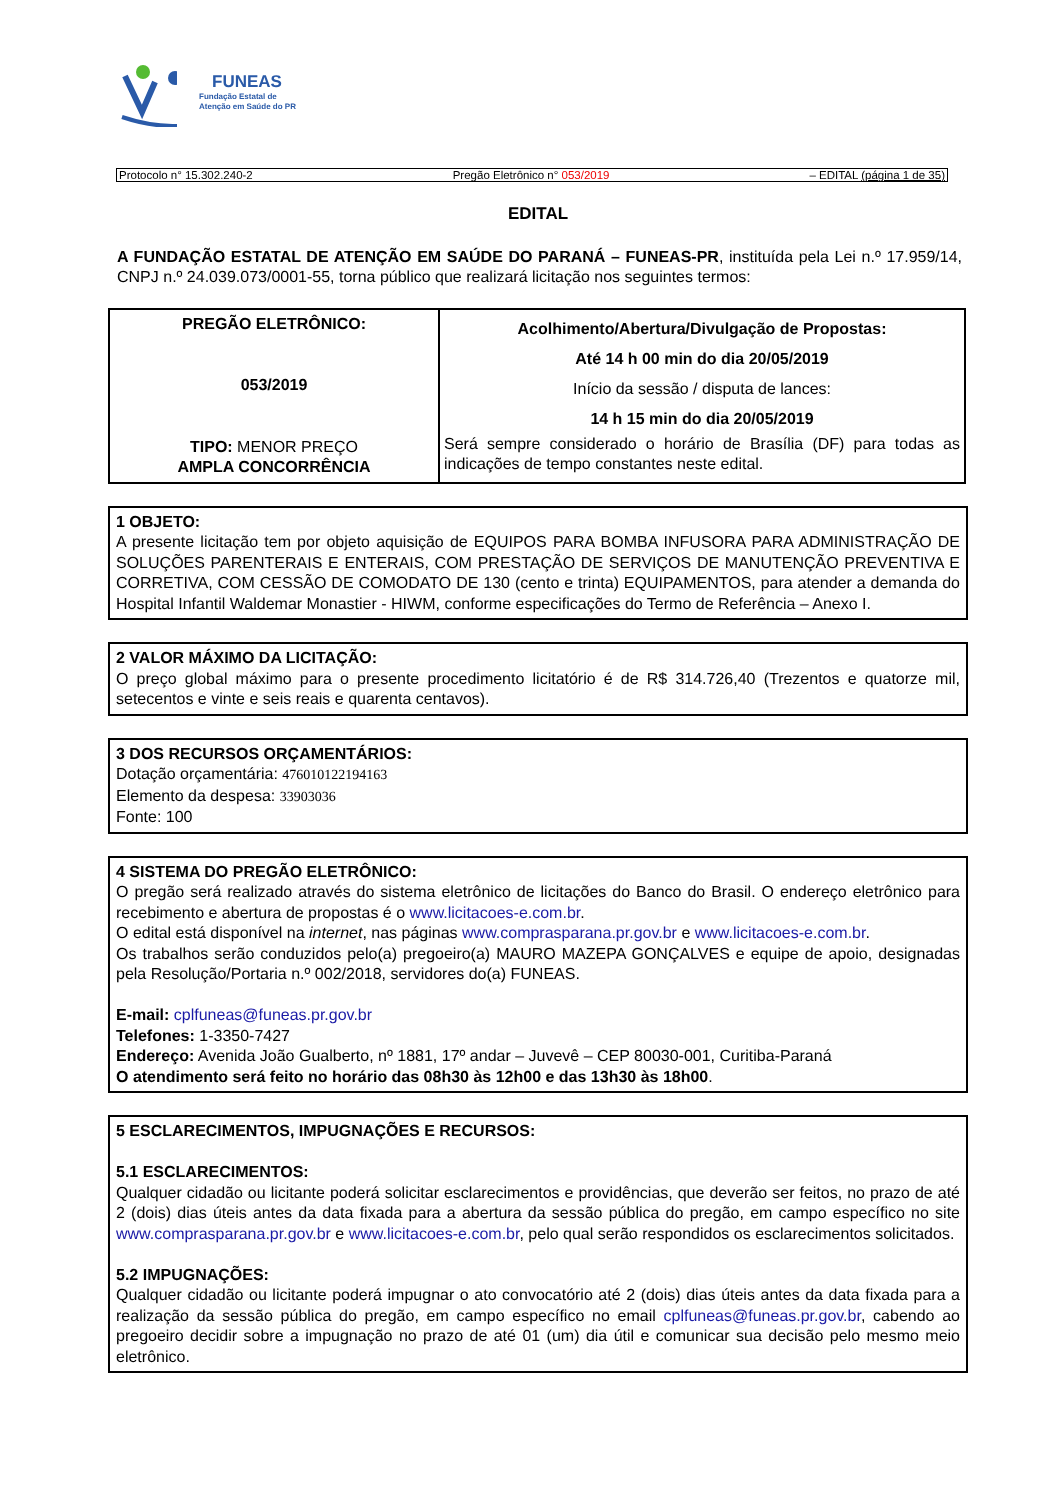FUNEAS
Fundação Estatal de
Atenção em Saúde do PR
Protocolo n° 15.302.240-2 Pregão Eletrônico n° 053/2019 – EDITAL (página 1 de 35)
EDITAL
A FUNDAÇÃO ESTATAL DE ATENÇÃO EM SAÚDE DO PARANÁ – FUNEAS-PR, instituída pela Lei n.º 17.959/14, CNPJ n.º 24.039.073/0001-55, torna público que realizará licitação nos seguintes termos:
| PREGÃO ELETRÔNICO: 053/2019 TIPO: MENOR PREÇO AMPLA CONCORRÊNCIA | Acolhimento/Abertura/Divulgação de Propostas: Até 14 h 00 min do dia 20/05/2019 Início da sessão / disputa de lances: 14 h 15 min do dia 20/05/2019 Será sempre considerado o horário de Brasília (DF) para todas as indicações de tempo constantes neste edital. |
1 OBJETO:
A presente licitação tem por objeto aquisição de EQUIPOS PARA BOMBA INFUSORA PARA ADMINISTRAÇÃO DE SOLUÇÕES PARENTERAIS E ENTERAIS, COM PRESTAÇÃO DE SERVIÇOS DE MANUTENÇÃO PREVENTIVA E CORRETIVA, COM CESSÃO DE COMODATO DE 130 (cento e trinta) EQUIPAMENTOS, para atender a demanda do Hospital Infantil Waldemar Monastier - HIWM, conforme especificações do Termo de Referência – Anexo I.
2 VALOR MÁXIMO DA LICITAÇÃO:
O preço global máximo para o presente procedimento licitatório é de R$ 314.726,40 (Trezentos e quatorze mil, setecentos e vinte e seis reais e quarenta centavos).
3 DOS RECURSOS ORÇAMENTÁRIOS:
Dotação orçamentária: 476010122194163
Elemento da despesa: 33903036
Fonte: 100
4 SISTEMA DO PREGÃO ELETRÔNICO:
O pregão será realizado através do sistema eletrônico de licitações do Banco do Brasil. O endereço eletrônico para recebimento e abertura de propostas é o www.licitacoes-e.com.br.
O edital está disponível na internet, nas páginas www.comprasparana.pr.gov.br e www.licitacoes-e.com.br.
Os trabalhos serão conduzidos pelo(a) pregoeiro(a) MAURO MAZEPA GONÇALVES e equipe de apoio, designadas pela Resolução/Portaria n.º 002/2018, servidores do(a) FUNEAS.
E-mail: cplfuneas@funeas.pr.gov.br
Telefones: 1-3350-7427
Endereço: Avenida João Gualberto, nº 1881, 17º andar – Juvevê – CEP 80030-001, Curitiba-Paraná
O atendimento será feito no horário das 08h30 às 12h00 e das 13h30 às 18h00.
5 ESCLARECIMENTOS, IMPUGNAÇÕES E RECURSOS:
5.1 ESCLARECIMENTOS:
Qualquer cidadão ou licitante poderá solicitar esclarecimentos e providências, que deverão ser feitos, no prazo de até 2 (dois) dias úteis antes da data fixada para a abertura da sessão pública do pregão, em campo específico no site www.comprasparana.pr.gov.br e www.licitacoes-e.com.br, pelo qual serão respondidos os esclarecimentos solicitados.
5.2 IMPUGNAÇÕES:
Qualquer cidadão ou licitante poderá impugnar o ato convocatório até 2 (dois) dias úteis antes da data fixada para a realização da sessão pública do pregão, em campo específico no email cplfuneas@funeas.pr.gov.br, cabendo ao pregoeiro decidir sobre a impugnação no prazo de até 01 (um) dia útil e comunicar sua decisão pelo mesmo meio eletrônico.